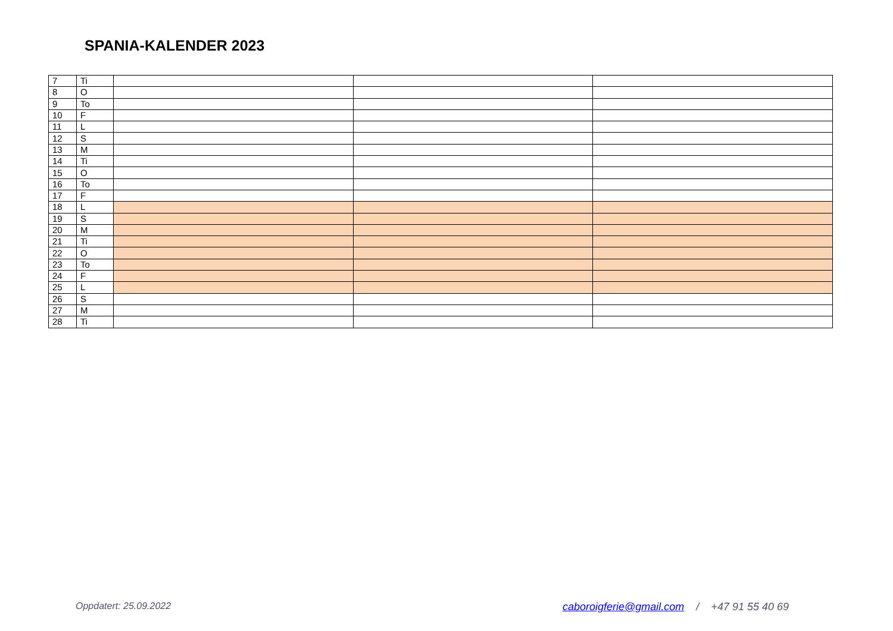SPANIA-KALENDER 2023
| 7 | Ti | | | |
| 8 | O | | | |
| 9 | To | | | |
| 10 | F | | | |
| 11 | L | | | |
| 12 | S | | | |
| 13 | M | | | |
| 14 | Ti | | | |
| 15 | O | | | |
| 16 | To | | | |
| 17 | F | | | |
| 18 | L | | | |
| 19 | S | | | |
| 20 | M | | | |
| 21 | Ti | | | |
| 22 | O | | | |
| 23 | To | | | |
| 24 | F | | | |
| 25 | L | | | |
| 26 | S | | | |
| 27 | M | | | |
| 28 | Ti | | | |
Oppdatert: 25.09.2022
caboroigferie@gmail.com / +47 91 55 40 69